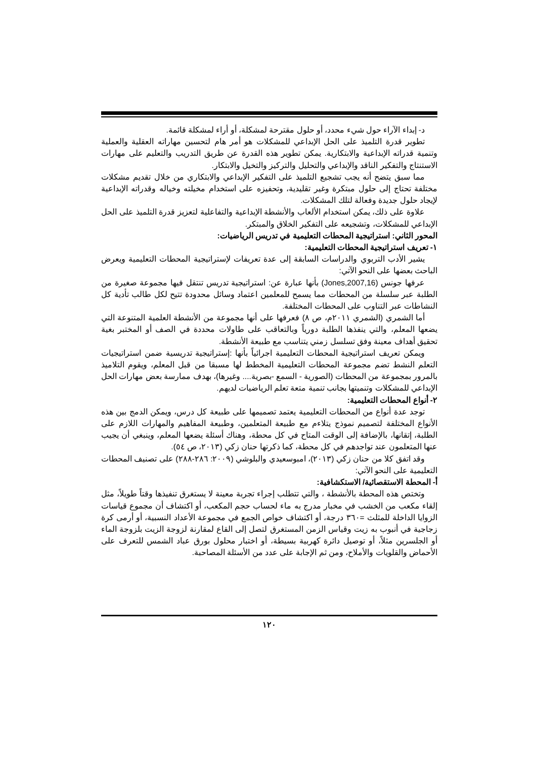د- إبداء الآراء حول شيء محدد، أو حلول مقترحة لمشكلة، أو أراء لمشكلة قائمة.
تطوير قدرة التلميذ على الحل الإبداعي للمشكلات هو أمر هام لتحسين مهاراته العقلية والعملية وتنمية قدراته الإبداعية والابتكارية. يمكن تطوير هذه القدرة عن طريق التدريب والتعليم على مهارات الاستنتاج والتفكير الناقد والإبداعي والتحليل والتركيز والتخيل والابتكار.
مما سبق يتضح أنه يجب تشجيع التلميذ على التفكير الإبداعي والابتكاري من خلال تقديم مشكلات مختلفة تحتاج إلى حلول مبتكرة وغير تقليدية، وتحفيزه على استخدام مخيلته وخياله وقدراته الإبداعية لإيجاد حلول جديدة وفعالة لتلك المشكلات.
علاوة على ذلك، يمكن استخدام الألعاب والأنشطة الإبداعية والتفاعلية لتعزيز قدرة التلميذ على الحل الإبداعي للمشكلات، وتشجيعه على التفكير الخلاق والمبتكر.
المحور الثاني: استراتيجية المحطات التعليمية في تدريس الرياضيات:
١- تعريف استراتيجية المحطات التعليمية:
يشير الأدب التربوي والدراسات السابقة إلى عدة تعريفات لإستراتيجية المحطات التعليمية ويعرض الباحث بعضها على النحو الآتي:
عرفها جونس (Jones,2007,16) بأنها عبارة عن: استراتيجية تدريس تنتقل فيها مجموعة صغيرة من الطلبة عبر سلسلة من المحطات مما يسمح للمعلمين اعتماد وسائل محدودة تتيح لكل طالب تأدية كل النشاطات عبر التناوب على المحطات المختلفة.
أما الشمري (الشمري ٢٠١١م، ص ٨) فعرفها على أنها مجموعة من الأنشطة العلمية المتنوعة التي يضعها المعلم، والتي ينفذها الطلبة دورياً وبالتعاقب على طاولات محددة في الصف أو المختبر بغية تحقيق أهداف معينة وفق تسلسل زمني يتناسب مع طبيعة الأنشطة.
ويمكن تعريف استراتيجية المحطات التعليمية اجرائياً بأنها :إستراتيجية تدريسية ضمن استراتيجيات التعلم النشط تضم مجموعة المحطات التعليمية المخطط لها مسبقا من قبل المعلم، ويقوم التلاميذ بالمرور بمجموعة من المحطات (الصورية - السمع -بصرية.... وغيرها)، بهدف ممارسة بعض مهارات الحل الإبداعي للمشكلات وتنميتها بجانب تنمية متعة تعلم الرياضيات لديهم.
٢- أنواع المحطات التعليمية:
توجد عدة أنواع من المحطات التعليمية يعتمد تصميمها على طبيعة كل درس، ويمكن الدمج بين هذه الأنواع المختلفة لتصميم نموذج يتلاءم مع طبيعة المتعلمين، وطبيعة المفاهيم والمهارات اللازم على الطلبة، إتقانها، بالإضافة إلى الوقت المتاح في كل محطة، وهناك أسئلة يضعها المعلم، وينبغي أن يجيب عنها المتعلمون عند تواجدهم في كل محطة، كما ذكرتها حنان زكي (٢٠١٣، ص ٥٤).
وقد اتفق كلا من حنان زكي (٢٠١٣)، امبوسعيدي والبلوشي (٢٠٠٩: ٢٨٦-٢٨٨) على تصنيف المحطات التعليمية على النحو الآتي:
أ- المحطة الاستقصائية/ الاستكشافية:
وتختص هذه المحطة بالأنشطة ، والتي تتطلب إجراء تجربة معينة لا يستغرق تنفيذها وقتاً طويلاً، مثل إلقاء مكعب من الخشب في مخبار مدرج به ماء لحساب حجم المكعب، أو اكتشاف أن مجموع قياسات الزوايا الداخلة للمثلث =٣٦٠ درجة، أو اكتشاف خواص الجمع في مجموعة الأعداد النسبية، أو أرمى كرة زجاجية في أنبوب به زيت وقياس الزمن المستغرق لتصل إلى القاع لمقارنة لزوجة الزيت بلزوجة الماء أو الجلسرين مثلاً، أو توصيل دائرة كهربية بسيطة، أو اختبار محلول بورق عباد الشمس للتعرف على الأحماض والقلويات والأملاح، ومن ثم الإجابة على عدد من الأسئلة المصاحبة.
١٢٠